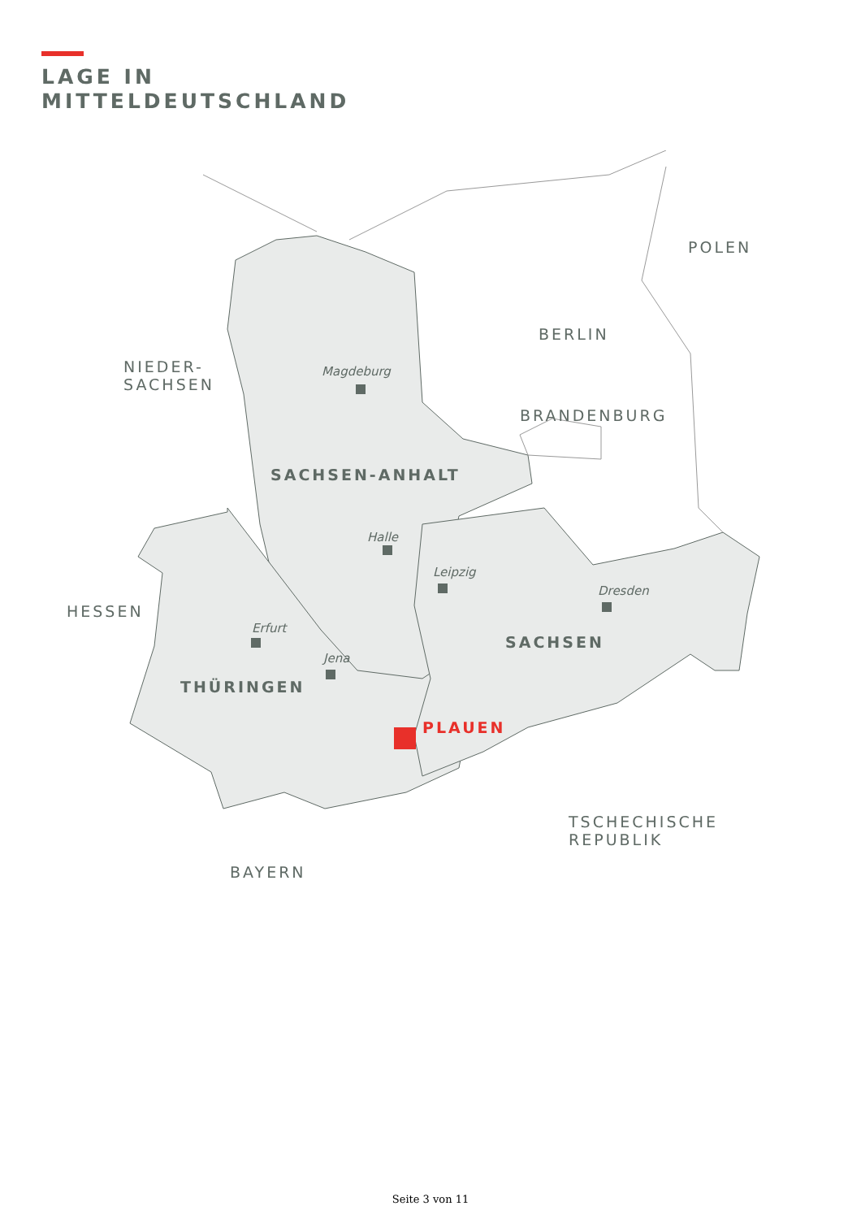LAGE IN
MITTELDEUTSCHLAND
POLEN
BERLIN
NIEDER-
SACHSEN
Magdeburg
BRANDENBURG
SACHSEN-ANHALT
Halle
Leipzig
Dresden
HESSEN
Erfurt
SACHSEN
Jena
THÜRINGEN
PLAUEN
TSCHECHISCHE
REPUBLIK
BAYERN
Seite 3 von 11